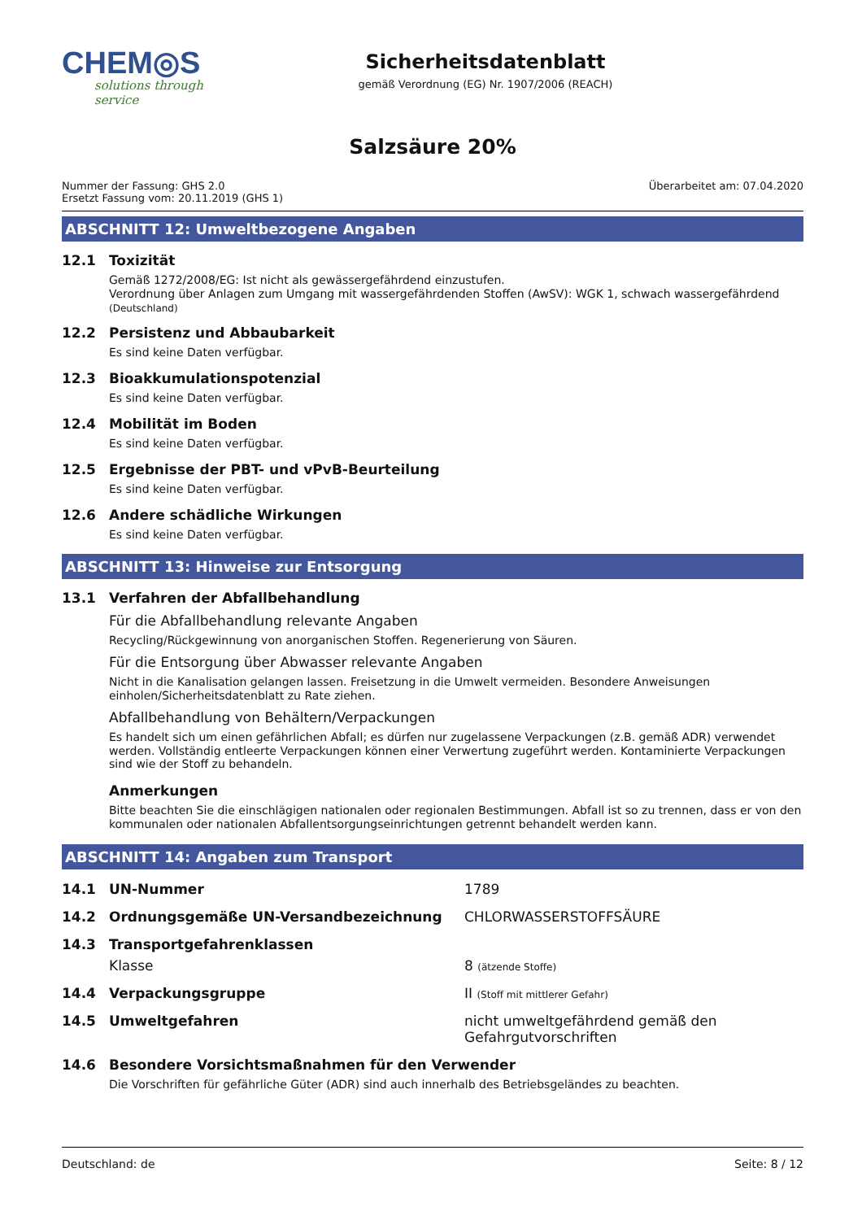CHEM◎S
solutions through service
Sicherheitsdatenblatt
gemäß Verordnung (EG) Nr. 1907/2006 (REACH)
Salzsäure 20%
Nummer der Fassung: GHS 2.0
Ersetzt Fassung vom: 20.11.2019 (GHS 1)
Überarbeitet am: 07.04.2020
ABSCHNITT 12: Umweltbezogene Angaben
12.1 Toxizität
Gemäß 1272/2008/EG: Ist nicht als gewässergefährdend einzustufen.
Verordnung über Anlagen zum Umgang mit wassergefährdenden Stoffen (AwSV): WGK 1, schwach wassergefährdend (Deutschland)
12.2 Persistenz und Abbaubarkeit
Es sind keine Daten verfügbar.
12.3 Bioakkumulationspotenzial
Es sind keine Daten verfügbar.
12.4 Mobilität im Boden
Es sind keine Daten verfügbar.
12.5 Ergebnisse der PBT- und vPvB-Beurteilung
Es sind keine Daten verfügbar.
12.6 Andere schädliche Wirkungen
Es sind keine Daten verfügbar.
ABSCHNITT 13: Hinweise zur Entsorgung
13.1 Verfahren der Abfallbehandlung
Für die Abfallbehandlung relevante Angaben
Recycling/Rückgewinnung von anorganischen Stoffen. Regenerierung von Säuren.
Für die Entsorgung über Abwasser relevante Angaben
Nicht in die Kanalisation gelangen lassen. Freisetzung in die Umwelt vermeiden. Besondere Anweisungen einholen/Sicherheitsdatenblatt zu Rate ziehen.
Abfallbehandlung von Behältern/Verpackungen
Es handelt sich um einen gefährlichen Abfall; es dürfen nur zugelassene Verpackungen (z.B. gemäß ADR) verwendet werden. Vollständig entleerte Verpackungen können einer Verwertung zugeführt werden. Kontaminierte Verpackungen sind wie der Stoff zu behandeln.
Anmerkungen
Bitte beachten Sie die einschlägigen nationalen oder regionalen Bestimmungen. Abfall ist so zu trennen, dass er von den kommunalen oder nationalen Abfallentsorgungseinrichtungen getrennt behandelt werden kann.
ABSCHNITT 14: Angaben zum Transport
14.1 UN-Nummer 1789
14.2 Ordnungsgemäße UN-Versandbezeichnung CHLORWASSERSTOFFSÄURE
14.3 Transportgefahrenklassen
Klasse 8 (ätzende Stoffe)
14.4 Verpackungsgruppe II (Stoff mit mittlerer Gefahr)
14.5 Umweltgefahren nicht umweltgefährdend gemäß den Gefahrgutvorschriften
14.6 Besondere Vorsichtsmaßnahmen für den Verwender
Die Vorschriften für gefährliche Güter (ADR) sind auch innerhalb des Betriebsgeländes zu beachten.
Deutschland: de Seite: 8 / 12